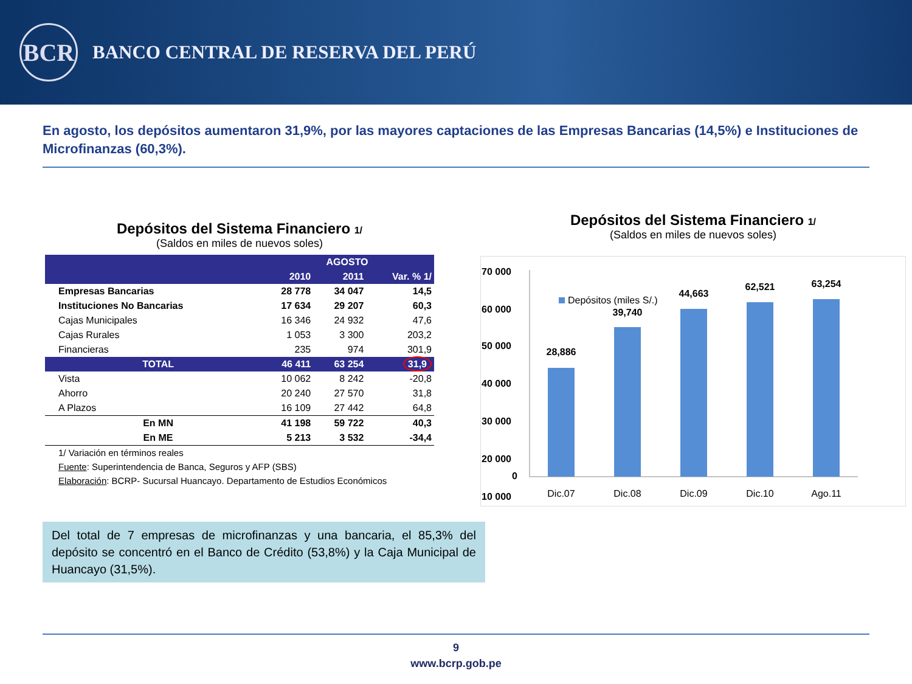BCR
BANCO CENTRAL DE RESERVA DEL PERÚ
En agosto, los depósitos aumentaron 31,9%, por las mayores captaciones de las Empresas Bancarias (14,5%) e Instituciones de Microfinanzas (60,3%).
Depósitos del Sistema Financiero 1/
(Saldos en miles de nuevos soles)
| | AGOSTO | | |
| --- | --- | --- | --- |
| | 2010 | 2011 | Var. % 1/ |
| Empresas Bancarias | 28 778 | 34 047 | 14,5 |
| Instituciones No Bancarias | 17 634 | 29 207 | 60,3 |
| Cajas Municipales | 16 346 | 24 932 | 47,6 |
| Cajas Rurales | 1 053 | 3 300 | 203,2 |
| Financieras | 235 | 974 | 301,9 |
| TOTAL | 46 411 | 63 254 | 31,9 |
| Vista | 10 062 | 8 242 | -20,8 |
| Ahorro | 20 240 | 27 570 | 31,8 |
| A Plazos | 16 109 | 27 442 | 64,8 |
| En MN | 41 198 | 59 722 | 40,3 |
| En ME | 5 213 | 3 532 | -34,4 |
| 1/ Variación en términos reales | | | |
| Fuente : Superintendencia de Banca, Seguros y AFP (SBS) | | | |
| Elaboración : BCRP- Sucursal Huancayo. Departamento de Estudios Económicos | | | |
Del total de 7 empresas de microfinanzas y una bancaria, el 85,3% del depósito se concentró en el Banco de Crédito (53,8%) y la Caja Municipal de Huancayo (31,5%).
Depósitos del Sistema Financiero 1/
(Saldos en miles de nuevos soles)
70 000
60 000
50 000
40 000
30 000
20 000
10 000
0
Depósitos (miles S/.)
28,886
Dic.07
39,740
Dic.08
44,663
Dic.09
62,521
Dic.10
63,254
Ago.11
9
www.bcrp.gob.pe